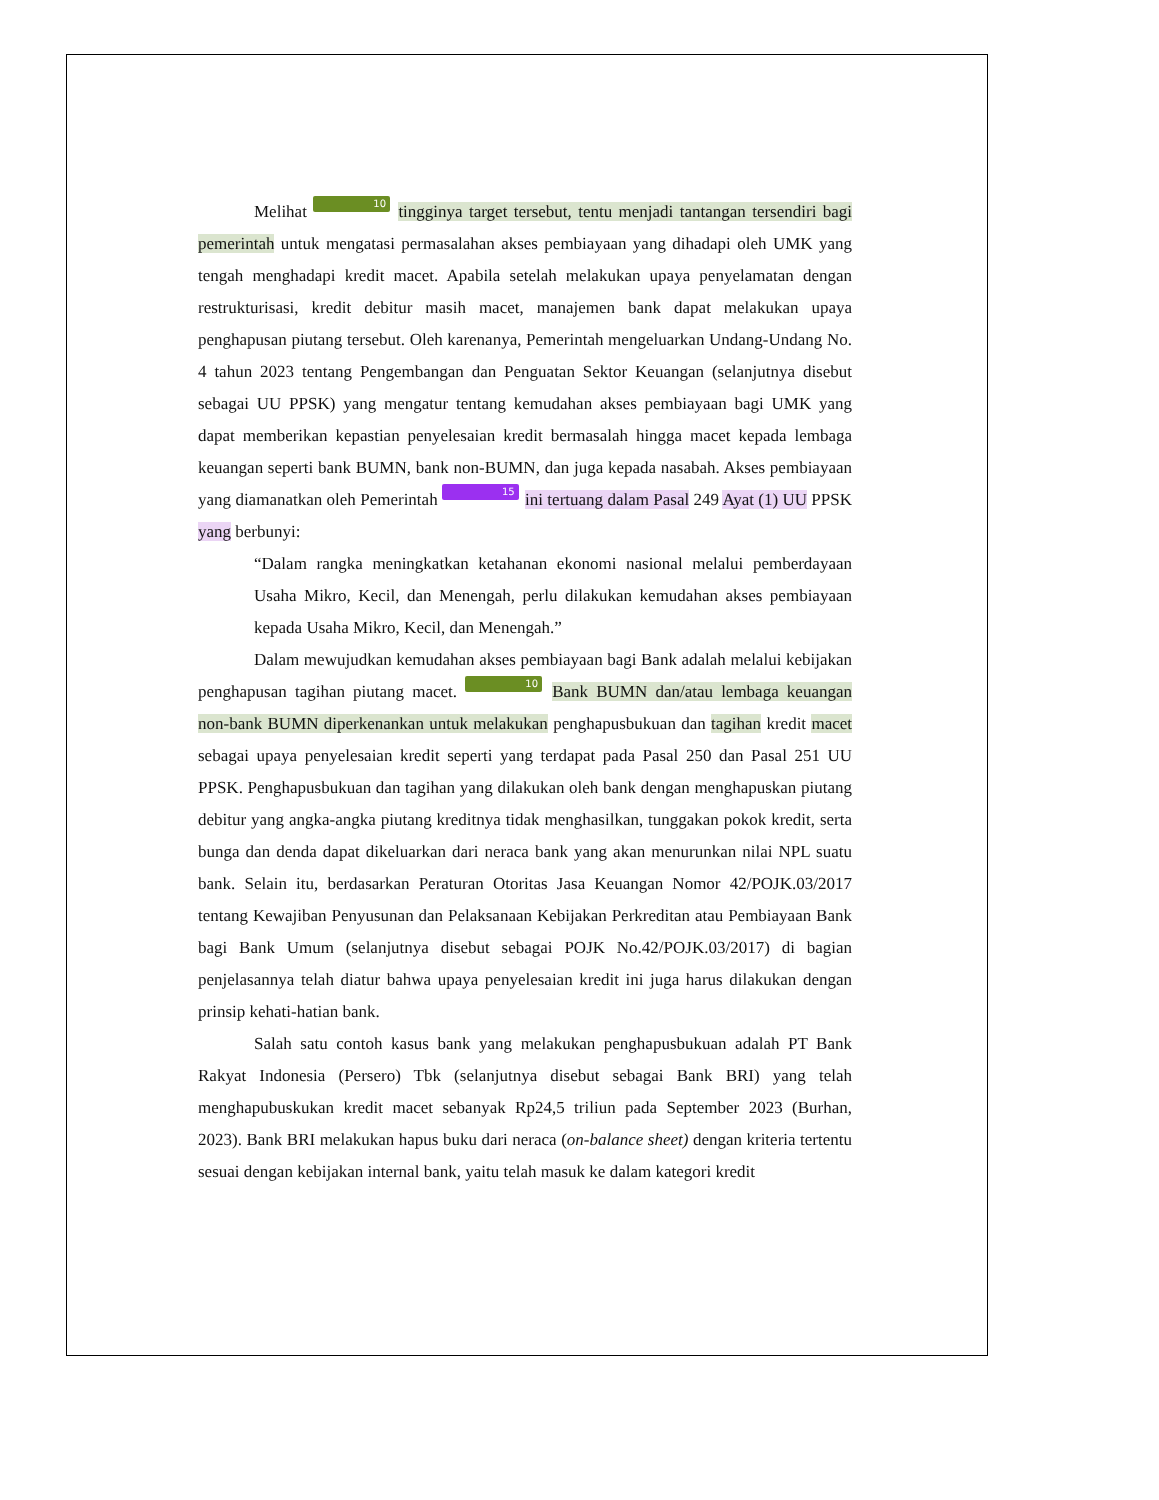Melihat 10 tingginya target tersebut, tentu menjadi tantangan tersendiri bagi pemerintah untuk mengatasi permasalahan akses pembiayaan yang dihadapi oleh UMK yang tengah menghadapi kredit macet. Apabila setelah melakukan upaya penyelamatan dengan restrukturisasi, kredit debitur masih macet, manajemen bank dapat melakukan upaya penghapusan piutang tersebut. Oleh karenanya, Pemerintah mengeluarkan Undang-Undang No. 4 tahun 2023 tentang Pengembangan dan Penguatan Sektor Keuangan (selanjutnya disebut sebagai UU PPSK) yang mengatur tentang kemudahan akses pembiayaan bagi UMK yang dapat memberikan kepastian penyelesaian kredit bermasalah hingga macet kepada lembaga keuangan seperti bank BUMN, bank non-BUMN, dan juga kepada nasabah. Akses pembiayaan yang diamanatkan oleh Pemerintah 15 ini tertuang dalam Pasal 249 Ayat (1) UU PPSK yang berbunyi:
“Dalam rangka meningkatkan ketahanan ekonomi nasional melalui pemberdayaan Usaha Mikro, Kecil, dan Menengah, perlu dilakukan kemudahan akses pembiayaan kepada Usaha Mikro, Kecil, dan Menengah.”
Dalam mewujudkan kemudahan akses pembiayaan bagi Bank adalah melalui kebijakan penghapusan tagihan piutang macet. 10 Bank BUMN dan/atau lembaga keuangan non-bank BUMN diperkenankan untuk melakukan penghapusbukuan dan tagihan kredit macet sebagai upaya penyelesaian kredit seperti yang terdapat pada Pasal 250 dan Pasal 251 UU PPSK. Penghapusbukuan dan tagihan yang dilakukan oleh bank dengan menghapuskan piutang debitur yang angka-angka piutang kreditnya tidak menghasilkan, tunggakan pokok kredit, serta bunga dan denda dapat dikeluarkan dari neraca bank yang akan menurunkan nilai NPL suatu bank. Selain itu, berdasarkan Peraturan Otoritas Jasa Keuangan Nomor 42/POJK.03/2017 tentang Kewajiban Penyusunan dan Pelaksanaan Kebijakan Perkreditan atau Pembiayaan Bank bagi Bank Umum (selanjutnya disebut sebagai POJK No.42/POJK.03/2017) di bagian penjelasannya telah diatur bahwa upaya penyelesaian kredit ini juga harus dilakukan dengan prinsip kehati-hatian bank.
Salah satu contoh kasus bank yang melakukan penghapusbukuan adalah PT Bank Rakyat Indonesia (Persero) Tbk (selanjutnya disebut sebagai Bank BRI) yang telah menghapubuskukan kredit macet sebanyak Rp24,5 triliun pada September 2023 (Burhan, 2023). Bank BRI melakukan hapus buku dari neraca (on-balance sheet) dengan kriteria tertentu sesuai dengan kebijakan internal bank, yaitu telah masuk ke dalam kategori kredit